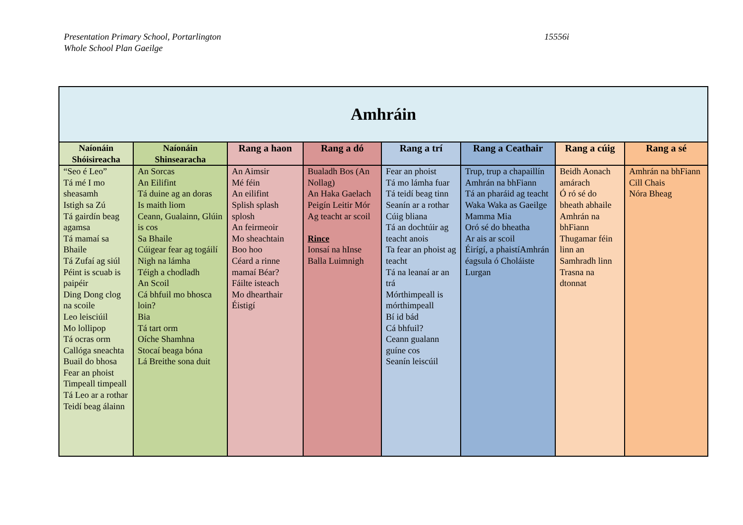Presentation Primary School, Portarlington
Whole School Plan Gaeilge
15556i
| Amhráin | | | | | | | |
| --- | --- | --- | --- | --- | --- | --- | --- |
| Naíonáin Shóisireacha | Naíonáin Shinsearacha | Rang a haon | Rang a dó | Rang a trí | Rang a Ceathair | Rang a cúig | Rang a sé |
| “Seo é Leo” Tá mé I mo sheasamh Istigh sa Zú Tá gairdín beag agamsa Tá mamaí sa Bhaile Tá Zufaí ag siúl Péint is scuab is paipéir Ding Dong clog na scoile Leo leisciúil Mo lollipop Tá ocras orm Callóga sneachta Buail do bhosa Fear an phoist Timpeall timpeall Tá Leo ar a rothar Teidí beag álainn | An Sorcas An Eilifint Tá duine ag an doras Is maith liom Ceann, Gualainn, Glúin is cos Sa Bhaile Cúigear fear ag togáilí Nigh na lámha Téigh a chodladh An Scoil Cá bhfuil mo bhosca loin? Bia Tá tart orm Oíche Shamhna Stocaí beaga bóna Lá Breithe sona duit | An Aimsir Mé féin An eilifint Splish splash splosh An feirmeoir Mo sheachtain Boo hoo Céard a rinne mamaí Béar? Fáilte isteach Mo dhearthair Éistigí | Bualadh Bos (An Nollag) An Haka Gaelach Peigín Leitir Mór Ag teacht ar scoil Rince Ionsaí na hInse Balla Luimnigh | Fear an phoist Tá mo lámha fuar Tá teidí beag tinn Seanín ar a rothar Cúig bliana Tá an dochtúir ag teacht anois Ta fear an phoist ag teacht Tá na leanaí ar an trá Mórthimpeall is mórthimpeall Bí id bád Cá bhfuil? Ceann gualann guíne cos Seanín leiscúil | Trup, trup a chapaillín Amhrán na bhFiann Tá an pharáid ag teacht Waka Waka as Gaeilge Mamma Mia Oró sé do bheatha Ar ais ar scoil Éirígí, a phaistíAmhrán éagsula ó Choláiste Lurgan | Beidh Aonach amárach Ó ró sé do bheath abhaile Amhrán na bhFiann Thugamar féin linn an Samhradh linn Trasna na dtonnat | Amhrán na bhFiann Cill Chais Nóra Bheag |